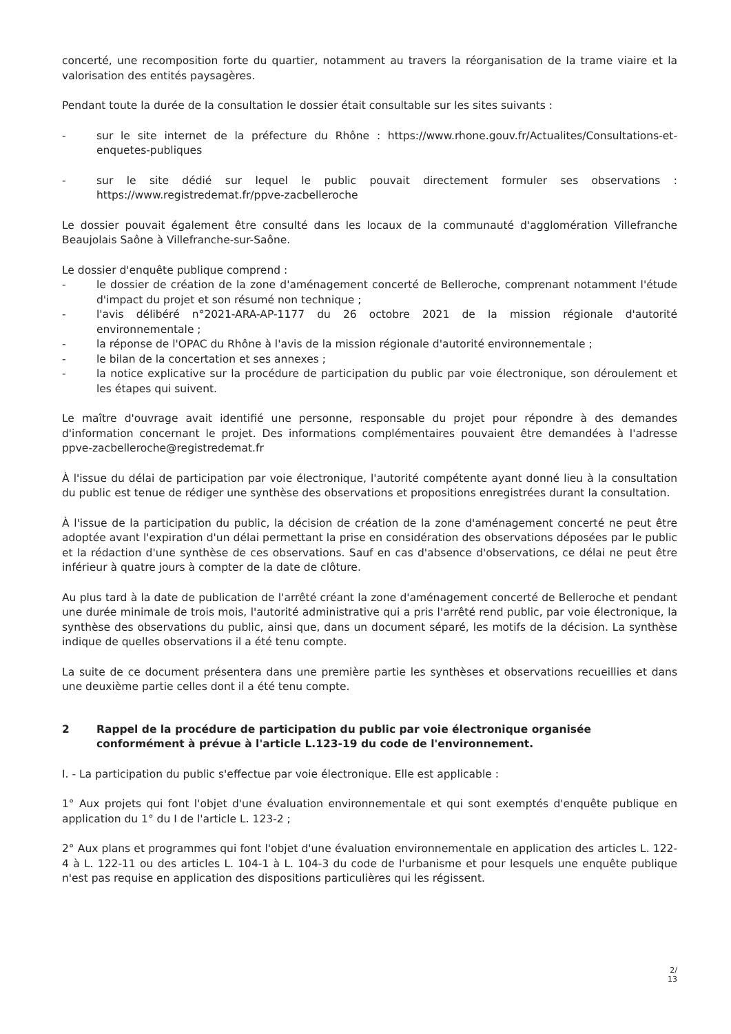concerté, une recomposition forte du quartier, notamment au travers la réorganisation de la trame viaire et la valorisation des entités paysagères.
Pendant toute la durée de la consultation le dossier était consultable sur les sites suivants :
- sur le site internet de la préfecture du Rhône : https://www.rhone.gouv.fr/Actualites/Consultations-et-enquetes-publiques
- sur le site dédié sur lequel le public pouvait directement formuler ses observations : https://www.registredemat.fr/ppve-zacbelleroche
Le dossier pouvait également être consulté dans les locaux de la communauté d'agglomération Villefranche Beaujolais Saône à Villefranche-sur-Saône.
Le dossier d'enquête publique comprend :
- le dossier de création de la zone d'aménagement concerté de Belleroche, comprenant notamment l'étude d'impact du projet et son résumé non technique ;
- l'avis délibéré n°2021-ARA-AP-1177 du 26 octobre 2021 de la mission régionale d'autorité environnementale ;
- la réponse de l'OPAC du Rhône à l'avis de la mission régionale d'autorité environnementale ;
- le bilan de la concertation et ses annexes ;
- la notice explicative sur la procédure de participation du public par voie électronique, son déroulement et les étapes qui suivent.
Le maître d'ouvrage avait identifié une personne, responsable du projet pour répondre à des demandes d'information concernant le projet. Des informations complémentaires pouvaient être demandées à l'adresse ppve-zacbelleroche@registredemat.fr
À l'issue du délai de participation par voie électronique, l'autorité compétente ayant donné lieu à la consultation du public est tenue de rédiger une synthèse des observations et propositions enregistrées durant la consultation.
À l'issue de la participation du public, la décision de création de la zone d'aménagement concerté ne peut être adoptée avant l'expiration d'un délai permettant la prise en considération des observations déposées par le public et la rédaction d'une synthèse de ces observations. Sauf en cas d'absence d'observations, ce délai ne peut être inférieur à quatre jours à compter de la date de clôture.
Au plus tard à la date de publication de l'arrêté créant la zone d'aménagement concerté de Belleroche et pendant une durée minimale de trois mois, l'autorité administrative qui a pris l'arrêté rend public, par voie électronique, la synthèse des observations du public, ainsi que, dans un document séparé, les motifs de la décision. La synthèse indique de quelles observations il a été tenu compte.
La suite de ce document présentera dans une première partie les synthèses et observations recueillies et dans une deuxième partie celles dont il a été tenu compte.
2 Rappel de la procédure de participation du public par voie électronique organisée conformément à prévue à l'article L.123-19 du code de l'environnement.
I. - La participation du public s'effectue par voie électronique. Elle est applicable :
1° Aux projets qui font l'objet d'une évaluation environnementale et qui sont exemptés d'enquête publique en application du 1° du I de l'article L. 123-2 ;
2° Aux plans et programmes qui font l'objet d'une évaluation environnementale en application des articles L. 122-4 à L. 122-11 ou des articles L. 104-1 à L. 104-3 du code de l'urbanisme et pour lesquels une enquête publique n'est pas requise en application des dispositions particulières qui les régissent.
2/
13